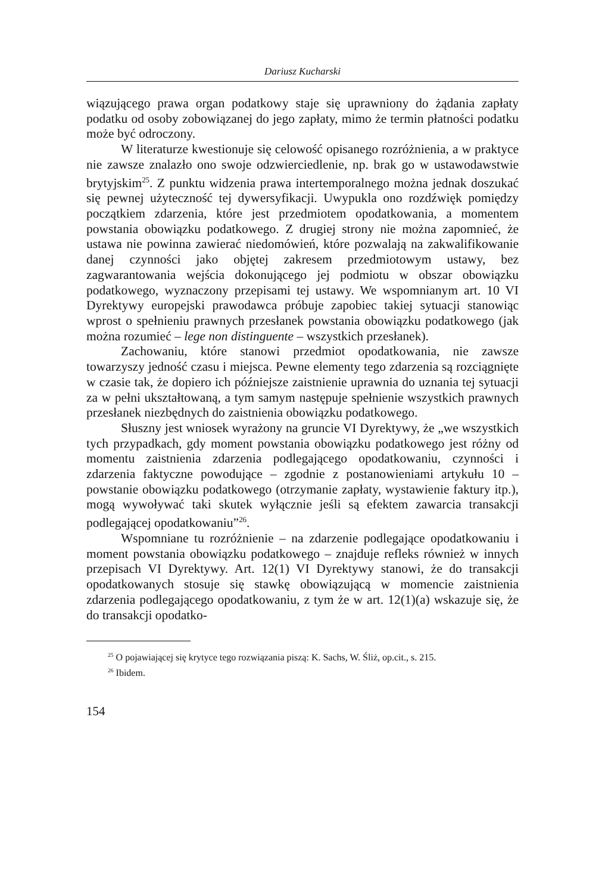Dariusz Kucharski
wiązującego prawa organ podatkowy staje się uprawniony do żądania zapłaty podatku od osoby zobowiązanej do jego zapłaty, mimo że termin płatności podatku może być odroczony.
W literaturze kwestionuje się celowość opisanego rozróżnienia, a w praktyce nie zawsze znalazło ono swoje odzwierciedlenie, np. brak go w ustawodawstwie brytyjskim<sup>25</sup>. Z punktu widzenia prawa intertemporalnego można jednak doszukać się pewnej użyteczność tej dywersyfikacji. Uwypukla ono rozdźwięk pomiędzy początkiem zdarzenia, które jest przedmiotem opodatkowania, a momentem powstania obowiązku podatkowego. Z drugiej strony nie można zapomnieć, że ustawa nie powinna zawierać niedomówień, które pozwalają na zakwalifikowanie danej czynności jako objętej zakresem przedmiotowym ustawy, bez zagwarantowania wejścia dokonującego jej podmiotu w obszar obowiązku podatkowego, wyznaczony przepisami tej ustawy. We wspomnianym art. 10 VI Dyrektywy europejski prawodawca próbuje zapobiec takiej sytuacji stanowiąc wprost o spełnieniu prawnych przesłanek powstania obowiązku podatkowego (jak można rozumieć – lege non distinguente – wszystkich przesłanek).
Zachowaniu, które stanowi przedmiot opodatkowania, nie zawsze towarzyszy jedność czasu i miejsca. Pewne elementy tego zdarzenia są rozciągnięte w czasie tak, że dopiero ich późniejsze zaistnienie uprawnia do uznania tej sytuacji za w pełni ukształtowaną, a tym samym następuje spełnienie wszystkich prawnych przesłanek niezbędnych do zaistnienia obowiązku podatkowego.
Słuszny jest wniosek wyrażony na gruncie VI Dyrektywy, że „we wszystkich tych przypadkach, gdy moment powstania obowiązku podatkowego jest różny od momentu zaistnienia zdarzenia podlegającego opodatkowaniu, czynności i zdarzenia faktyczne powodujące – zgodnie z postanowieniami artykułu 10 – powstanie obowiązku podatkowego (otrzymanie zapłaty, wystawienie faktury itp.), mogą wywoływać taki skutek wyłącznie jeśli są efektem zawarcia transakcji podlegającej opodatkowaniu”<sup>26</sup>.
Wspomniane tu rozróżnienie – na zdarzenie podlegające opodatkowaniu i moment powstania obowiązku podatkowego – znajduje refleks również w innych przepisach VI Dyrektywy. Art. 12(1) VI Dyrektywy stanowi, że do transakcji opodatkowanych stosuje się stawkę obowiązującą w momencie zaistnienia zdarzenia podlegającego opodatkowaniu, z tym że w art. 12(1)(a) wskazuje się, że do transakcji opodatko-
<sup>25</sup> O pojawiającej się krytyce tego rozwiązania piszą: K. Sachs, W. Śliż, op.cit., s. 215.
<sup>26</sup> Ibidem.
154